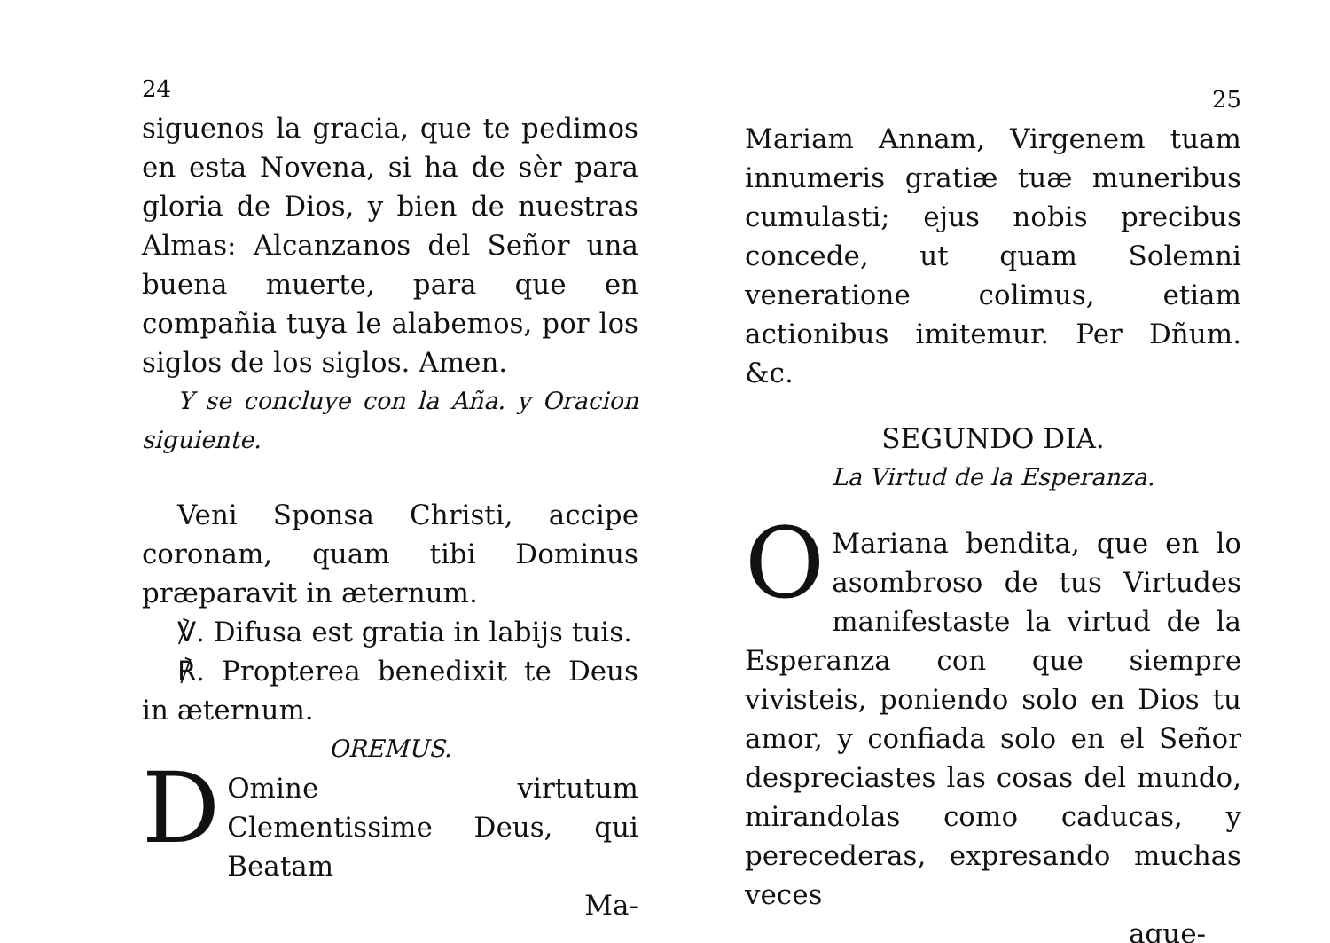24
siguenos la gracia, que te pedimos en esta Novena, si ha de sèr para gloria de Dios, y bien de nuestras Almas: Alcanzanos del Señor una buena muerte, para que en compañia tuya le alabemos, por los siglos de los siglos. Amen.
Y se concluye con la Aña. y Oracion siguiente.
Veni Sponsa Christi, accipe coronam, quam tibi Dominus præparavit in æternum.
℣. Difusa est gratia in labijs tuis.
℟. Propterea benedixit te Deus in æternum.
OREMUS.
DOmine virtutum Clementissime Deus, qui Beatam
Ma-
25
Mariam Annam, Virgenem tuam innumeris gratiæ tuæ muneribus cumulasti; ejus nobis precibus concede, ut quam Solemni veneratione colimus, etiam actionibus imitemur. Per Dñum. &c.
SEGUNDO DIA.
La Virtud de la Esperanza.
OMariana bendita, que en lo asombroso de tus Virtudes manifestaste la virtud de la Esperanza con que siempre vivisteis, poniendo solo en Dios tu amor, y confiada solo en el Señor despreciastes las cosas del mundo, mirandolas como caducas, y perecederas, expresando muchas veces
aque-